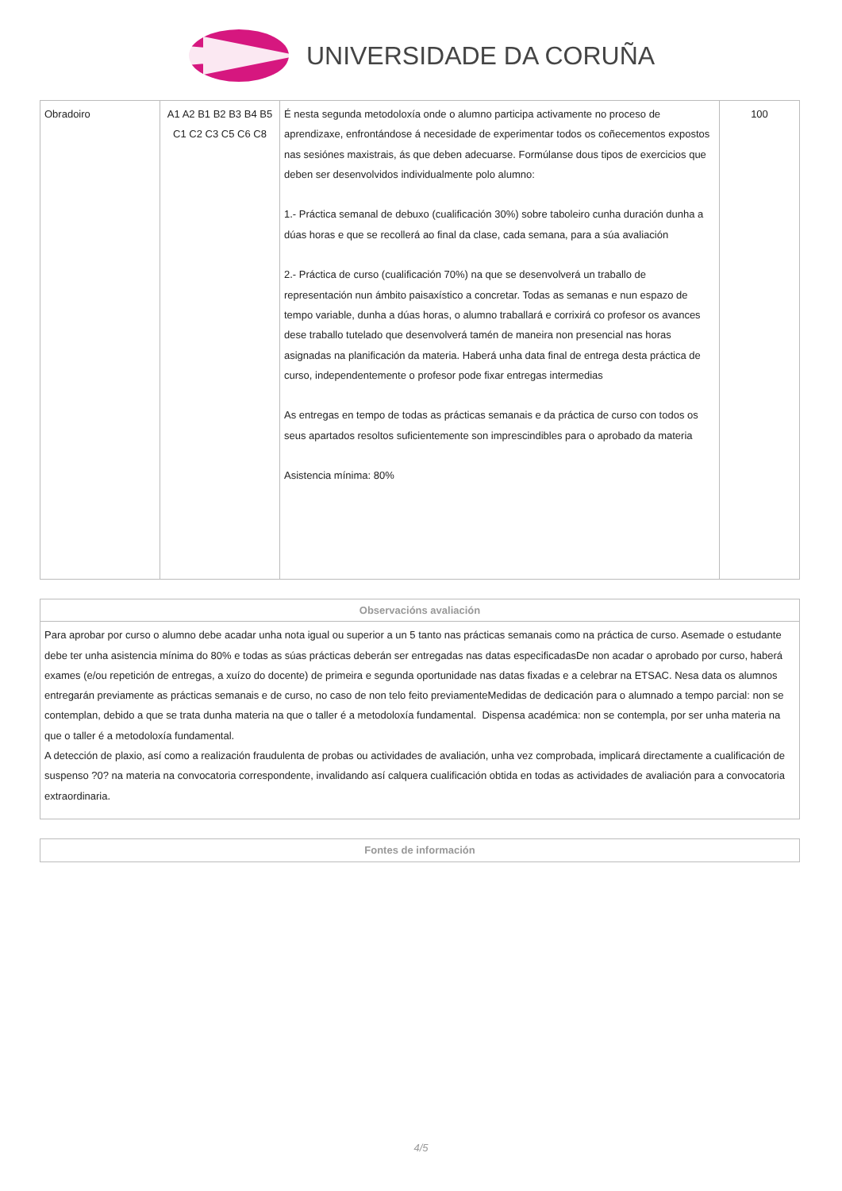UNIVERSIDADE DA CORUÑA
| Obradoiro | A1 A2 B1 B2 B3 B4 B5 C1 C2 C3 C5 C6 C8 | É nesta segunda metodoloxía onde o alumno participa activamente no proceso de aprendizaxe, enfrontándose á necesidade de experimentar todos os coñecementos expostos nas sesiónes maxistrais, ás que deben adecuarse. Formúlanse dous tipos de exercicios que deben ser desenvolvidos individualmente polo alumno: 1.- Práctica semanal de debuxo (cualificación 30%) sobre taboleiro cunha duración dunha a dúas horas e que se recollerá ao final da clase, cada semana, para a súa avaliación 2.- Práctica de curso (cualificación 70%) na que se desenvolverá un traballo de representación nun ámbito paisaxístico a concretar. Todas as semanas e nun espazo de tempo variable, dunha a dúas horas, o alumno traballará e corrixirá co profesor os avances dese traballo tutelado que desenvolverá tamén de maneira non presencial nas horas asignadas na planificación da materia. Haberá unha data final de entrega desta práctica de curso, independentemente o profesor pode fixar entregas intermedias As entregas en tempo de todas as prácticas semanais e da práctica de curso con todos os seus apartados resoltos suficientemente son imprescindibles para o aprobado da materia Asistencia mínima: 80% | 100 |
| Observacións avaliación |
| --- |
| Para aprobar por curso o alumno debe acadar unha nota igual ou superior a un 5 tanto nas prácticas semanais como na práctica de curso. Asemade o estudante debe ter unha asistencia mínima do 80% e todas as súas prácticas deberán ser entregadas nas datas especificadasDe non acadar o aprobado por curso, haberá exames (e/ou repetición de entregas, a xuízo do docente) de primeira e segunda oportunidade nas datas fixadas e a celebrar na ETSAC. Nesa data os alumnos entregarán previamente as prácticas semanais e de curso, no caso de non telo feito previamenteMedidas de dedicación para o alumnado a tempo parcial: non se contemplan, debido a que se trata dunha materia na que o taller é a metodoloxía fundamental. Dispensa académica: non se contempla, por ser unha materia na que o taller é a metodoloxía fundamental. A detección de plaxio, así como a realización fraudulenta de probas ou actividades de avaliación, unha vez comprobada, implicará directamente a cualificación de suspenso ?0? na materia na convocatoria correspondente, invalidando así calquera cualificación obtida en todas as actividades de avaliación para a convocatoria extraordinaria. |
| Fontes de información |
| --- |
4/5